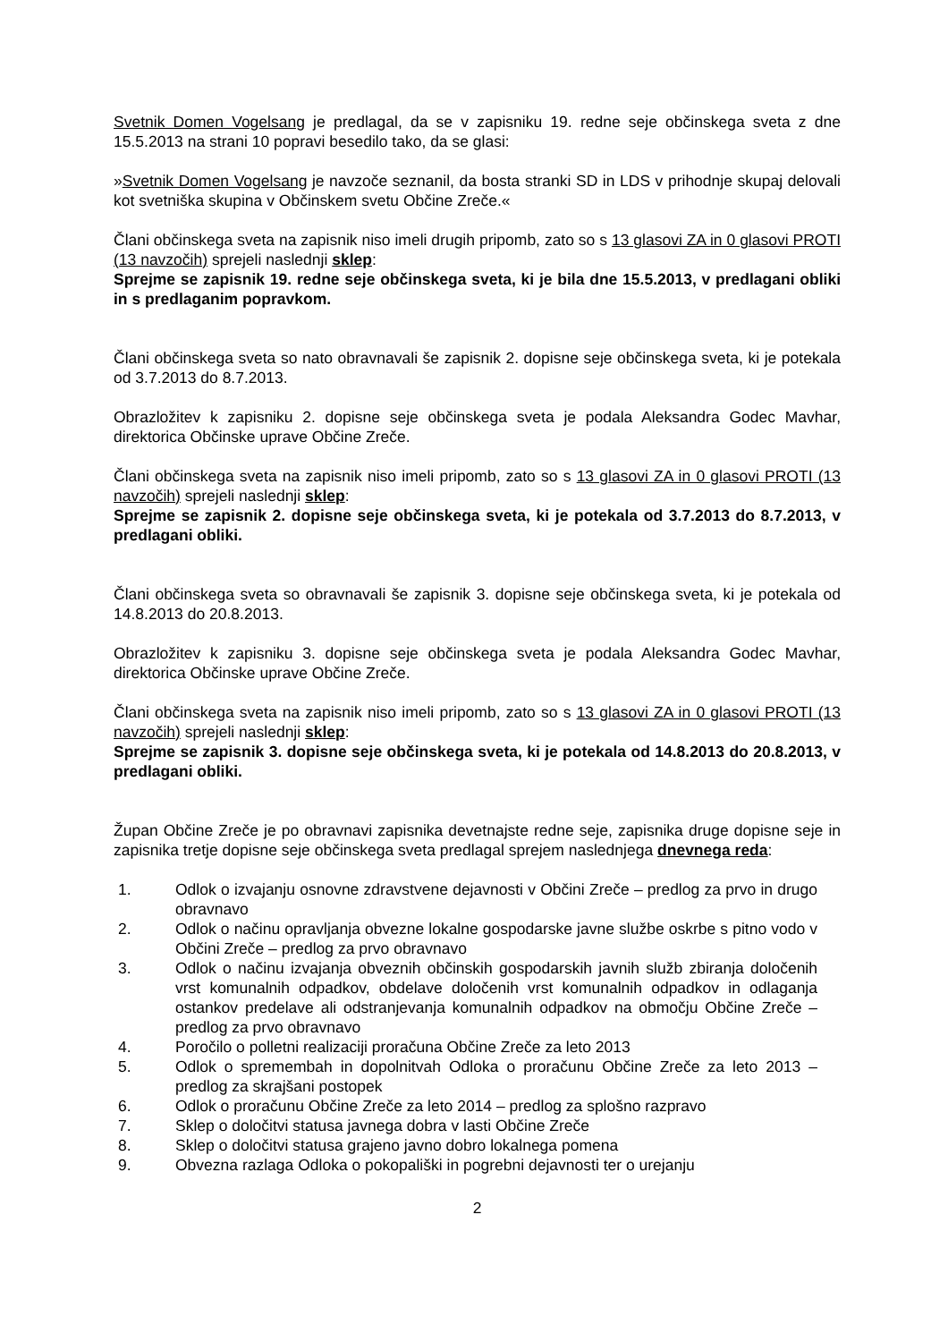Svetnik Domen Vogelsang je predlagal, da se v zapisniku 19. redne seje občinskega sveta z dne 15.5.2013 na strani 10 popravi besedilo tako, da se glasi:
»Svetnik Domen Vogelsang je navzoče seznanil, da bosta stranki SD in LDS v prihodnje skupaj delovali kot svetniška skupina v Občinskem svetu Občine Zreče.«
Člani občinskega sveta na zapisnik niso imeli drugih pripomb, zato so s 13 glasovi ZA in 0 glasovi PROTI (13 navzočih) sprejeli naslednji sklep:
Sprejme se zapisnik 19. redne seje občinskega sveta, ki je bila dne 15.5.2013, v predlagani obliki in s predlaganim popravkom.
Člani občinskega sveta so nato obravnavali še zapisnik 2. dopisne seje občinskega sveta, ki je potekala od 3.7.2013 do 8.7.2013.
Obrazložitev k zapisniku 2. dopisne seje občinskega sveta je podala Aleksandra Godec Mavhar, direktorica Občinske uprave Občine Zreče.
Člani občinskega sveta na zapisnik niso imeli pripomb, zato so s 13 glasovi ZA in 0 glasovi PROTI (13 navzočih) sprejeli naslednji sklep:
Sprejme se zapisnik 2. dopisne seje občinskega sveta, ki je potekala od 3.7.2013 do 8.7.2013, v predlagani obliki.
Člani občinskega sveta so obravnavali še zapisnik 3. dopisne seje občinskega sveta, ki je potekala od 14.8.2013 do 20.8.2013.
Obrazložitev k zapisniku 3. dopisne seje občinskega sveta je podala Aleksandra Godec Mavhar, direktorica Občinske uprave Občine Zreče.
Člani občinskega sveta na zapisnik niso imeli pripomb, zato so s 13 glasovi ZA in 0 glasovi PROTI (13 navzočih) sprejeli naslednji sklep:
Sprejme se zapisnik 3. dopisne seje občinskega sveta, ki je potekala od 14.8.2013 do 20.8.2013, v predlagani obliki.
Župan Občine Zreče je po obravnavi zapisnika devetnajste redne seje, zapisnika druge dopisne seje in zapisnika tretje dopisne seje občinskega sveta predlagal sprejem naslednjega dnevnega reda:
1. Odlok o izvajanju osnovne zdravstvene dejavnosti v Občini Zreče – predlog za prvo in drugo obravnavo
2. Odlok o načinu opravljanja obvezne lokalne gospodarske javne službe oskrbe s pitno vodo v Občini Zreče – predlog za prvo obravnavo
3. Odlok o načinu izvajanja obveznih občinskih gospodarskih javnih služb zbiranja določenih vrst komunalnih odpadkov, obdelave določenih vrst komunalnih odpadkov in odlaganja ostankov predelave ali odstranjevanja komunalnih odpadkov na območju Občine Zreče – predlog za prvo obravnavo
4. Poročilo o polletni realizaciji proračuna Občine Zreče za leto 2013
5. Odlok o spremembah in dopolnitvah Odloka o proračunu Občine Zreče za leto 2013 – predlog za skrajšani postopek
6. Odlok o proračunu Občine Zreče za leto 2014 – predlog za splošno razpravo
7. Sklep o določitvi statusa javnega dobra v lasti Občine Zreče
8. Sklep o določitvi statusa grajeno javno dobro lokalnega pomena
9. Obvezna razlaga Odloka o pokopališki in pogrebni dejavnosti ter o urejanju
2